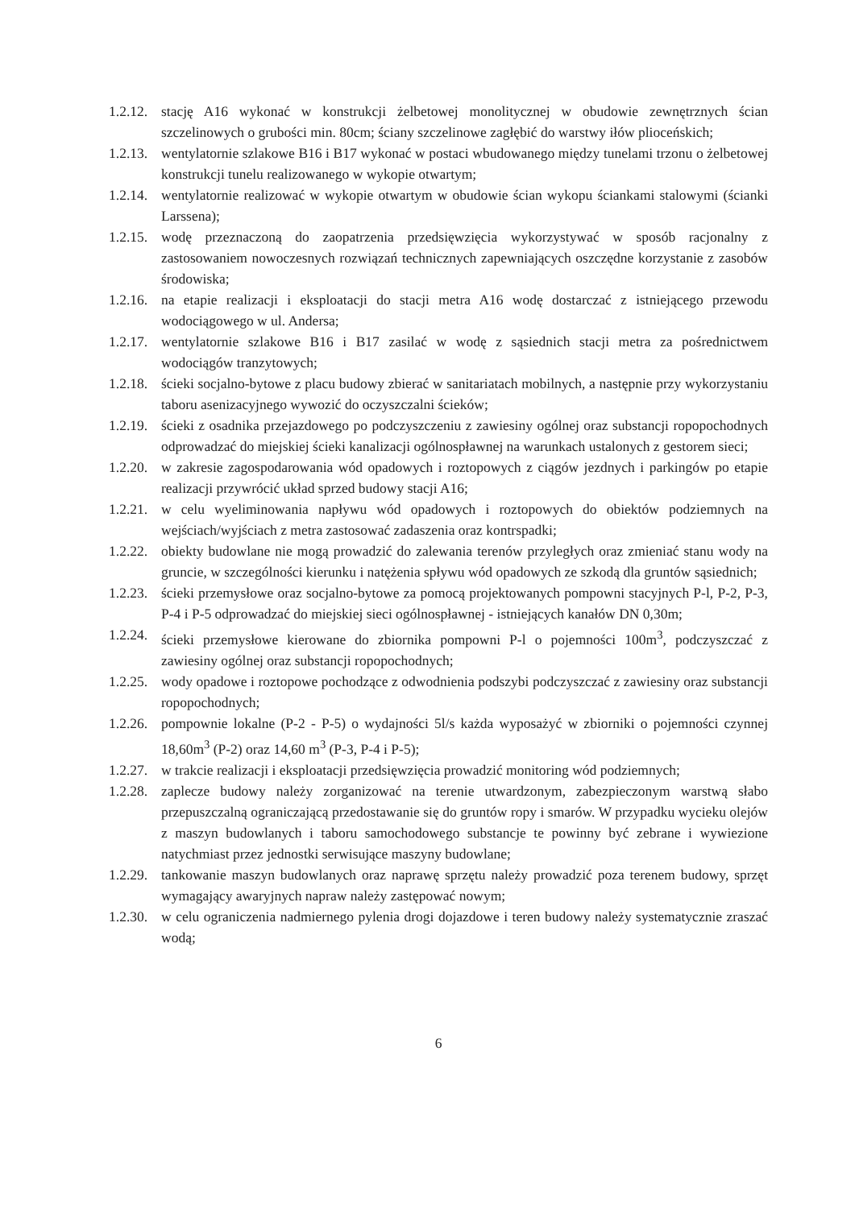1.2.12.
stację A16 wykonać w konstrukcji żelbetowej monolitycznej w obudowie zewnętrznych ścian szczelinowych o grubości min. 80cm; ściany szczelinowe zagłębić do warstwy iłów plioceńskich;
1.2.13.
wentylatornie szlakowe B16 i B17 wykonać w postaci wbudowanego między tunelami trzonu o żelbetowej konstrukcji tunelu realizowanego w wykopie otwartym;
1.2.14.
wentylatornie realizować w wykopie otwartym w obudowie ścian wykopu ściankami stalowymi (ścianki Larssena);
1.2.15.
wodę przeznaczoną do zaopatrzenia przedsięwzięcia wykorzystywać w sposób racjonalny z zastosowaniem nowoczesnych rozwiązań technicznych zapewniających oszczędne korzystanie z zasobów środowiska;
1.2.16.
na etapie realizacji i eksploatacji do stacji metra A16 wodę dostarczać z istniejącego przewodu wodociągowego w ul. Andersa;
1.2.17.
wentylatornie szlakowe B16 i B17 zasilać w wodę z sąsiednich stacji metra za pośrednictwem wodociągów tranzytowych;
1.2.18.
ścieki socjalno-bytowe z placu budowy zbierać w sanitariatach mobilnych, a następnie przy wykorzystaniu taboru asenizacyjnego wywozić do oczyszczalni ścieków;
1.2.19.
ścieki z osadnika przejazdowego po podczyszczeniu z zawiesiny ogólnej oraz substancji ropopochodnych odprowadzać do miejskiej ścieki kanalizacji ogólnospławnej na warunkach ustalonych z gestorem sieci;
1.2.20.
w zakresie zagospodarowania wód opadowych i roztopowych z ciągów jezdnych i parkingów po etapie realizacji przywrócić układ sprzed budowy stacji A16;
1.2.21.
w celu wyeliminowania napływu wód opadowych i roztopowych do obiektów podziemnych na wejściach/wyjściach z metra zastosować zadaszenia oraz kontrspadki;
1.2.22.
obiekty budowlane nie mogą prowadzić do zalewania terenów przyległych oraz zmieniać stanu wody na gruncie, w szczególności kierunku i natężenia spływu wód opadowych ze szkodą dla gruntów sąsiednich;
1.2.23.
ścieki przemysłowe oraz socjalno-bytowe za pomocą projektowanych pompowni stacyjnych P-l, P-2, P-3, P-4 i P-5 odprowadzać do miejskiej sieci ogólnospławnej - istniejących kanałów DN 0,30m;
1.2.24.
ścieki przemysłowe kierowane do zbiornika pompowni P-l o pojemności 100m<sup>3</sup>, podczyszczać z zawiesiny ogólnej oraz substancji ropopochodnych;
1.2.25.
wody opadowe i roztopowe pochodzące z odwodnienia podszybi podczyszczać z zawiesiny oraz substancji ropopochodnych;
1.2.26.
pompownie lokalne (P-2 - P-5) o wydajności 5l/s każda wyposażyć w zbiorniki o pojemności czynnej 18,60m<sup>3</sup> (P-2) oraz 14,60 m<sup>3</sup> (P-3, P-4 i P-5);
1.2.27.
w trakcie realizacji i eksploatacji przedsięwzięcia prowadzić monitoring wód podziemnych;
1.2.28.
zaplecze budowy należy zorganizować na terenie utwardzonym, zabezpieczonym warstwą słabo przepuszczalną ograniczającą przedostawanie się do gruntów ropy i smarów. W przypadku wycieku olejów z maszyn budowlanych i taboru samochodowego substancje te powinny być zebrane i wywiezione natychmiast przez jednostki serwisujące maszyny budowlane;
1.2.29.
tankowanie maszyn budowlanych oraz naprawę sprzętu należy prowadzić poza terenem budowy, sprzęt wymagający awaryjnych napraw należy zastępować nowym;
1.2.30.
w celu ograniczenia nadmiernego pylenia drogi dojazdowe i teren budowy należy systematycznie zraszać wodą;
6